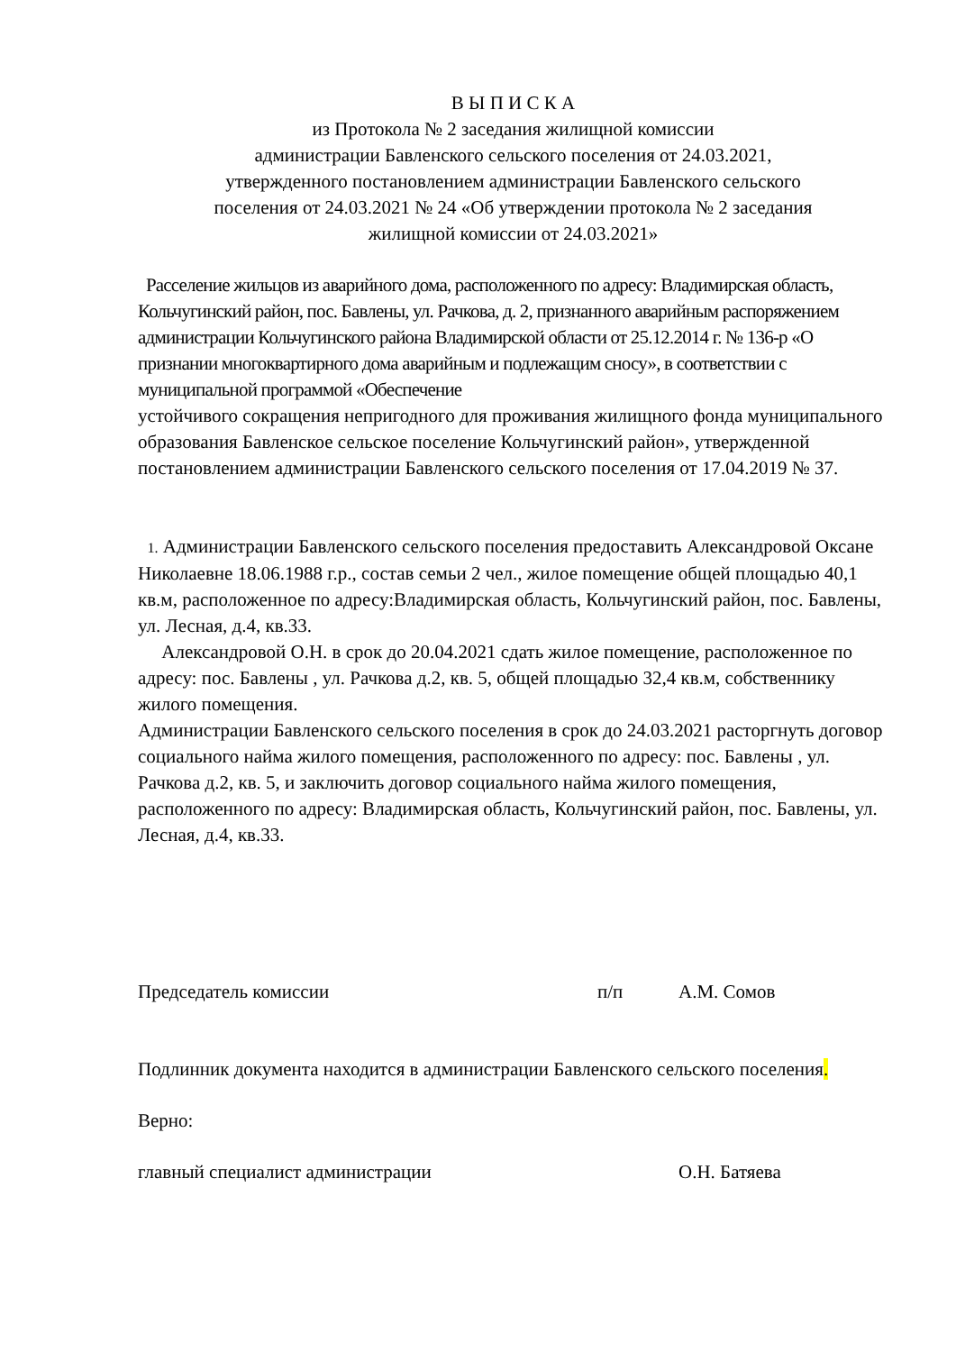В Ы П И С К А
из Протокола № 2 заседания жилищной комиссии
администрации Бавленского сельского поселения от 24.03.2021,
утвержденного постановлением администрации Бавленского сельского
поселения от 24.03.2021 № 24 «Об утверждении протокола № 2 заседания
жилищной комиссии от 24.03.2021»
Расселение жильцов из аварийного дома, расположенного по адресу: Владимирская область, Кольчугинский район, пос. Бавлены, ул. Рачкова, д. 2, признанного аварийным распоряжением администрации Кольчугинского района Владимирской области от 25.12.2014 г. № 136-р «О признании многоквартирного дома аварийным и подлежащим сносу», в соответствии с муниципальной программой «Обеспечение
устойчивого сокращения непригодного для проживания жилищного фонда муниципального образования Бавленское сельское поселение Кольчугинский район», утвержденной постановлением администрации Бавленского сельского поселения от 17.04.2019 № 37.
1. Администрации Бавленского сельского поселения предоставить Александровой Оксане Николаевне 18.06.1988 г.р., состав семьи 2 чел., жилое помещение общей площадью 40,1 кв.м, расположенное по адресу:Владимирская область, Кольчугинский район, пос. Бавлены, ул. Лесная, д.4, кв.33.
Александровой О.Н. в срок до 20.04.2021 сдать жилое помещение, расположенное по адресу: пос. Бавлены , ул. Рачкова д.2, кв. 5, общей площадью 32,4 кв.м, собственнику жилого помещения.
Администрации Бавленского сельского поселения в срок до 24.03.2021 расторгнуть договор социального найма жилого помещения, расположенного по адресу: пос. Бавлены , ул. Рачкова д.2, кв. 5, и заключить договор социального найма жилого помещения, расположенного по адресу: Владимирская область, Кольчугинский район, пос. Бавлены, ул. Лесная, д.4, кв.33.
Председатель комиссии п/п А.М. Сомов
Подлинник документа находится в администрации Бавленского сельского поселения.
Верно:
главный специалист администрации О.Н. Батяева